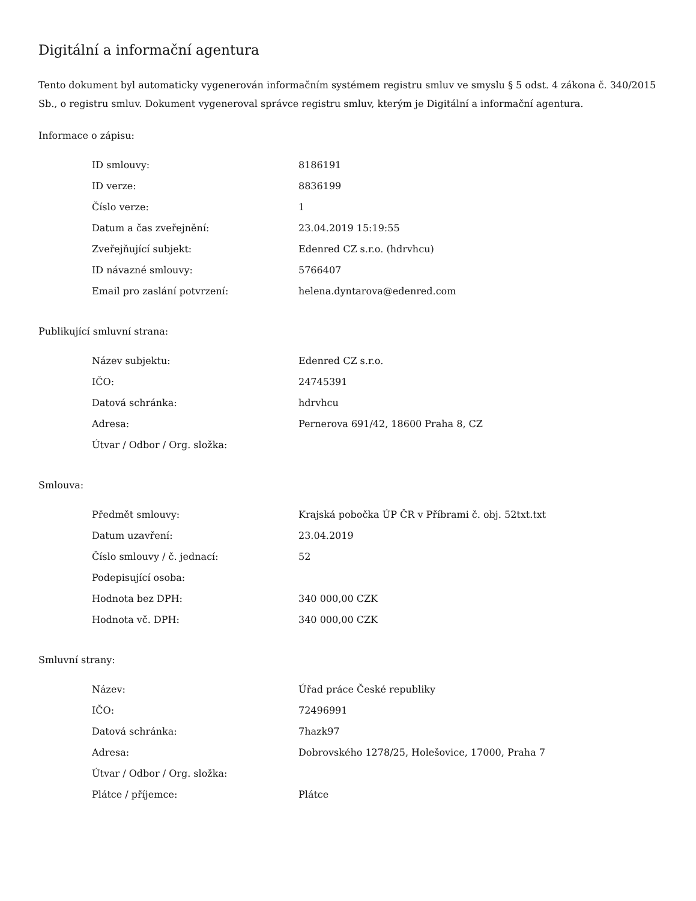Digitální a informační agentura
Tento dokument byl automaticky vygenerován informačním systémem registru smluv ve smyslu § 5 odst. 4 zákona č. 340/2015 Sb., o registru smluv. Dokument vygeneroval správce registru smluv, kterým je Digitální a informační agentura.
Informace o zápisu:
| ID smlouvy: | 8186191 |
| ID verze: | 8836199 |
| Číslo verze: | 1 |
| Datum a čas zveřejnění: | 23.04.2019 15:19:55 |
| Zveřejňující subjekt: | Edenred CZ s.r.o. (hdrvhcu) |
| ID návazné smlouvy: | 5766407 |
| Email pro zaslání potvrzení: | helena.dyntarova@edenred.com |
Publikující smluvní strana:
| Název subjektu: | Edenred CZ s.r.o. |
| IČO: | 24745391 |
| Datová schránka: | hdrvhcu |
| Adresa: | Pernerova 691/42, 18600 Praha 8, CZ |
| Útvar / Odbor / Org. složka: | |
Smlouva:
| Předmět smlouvy: | Krajská pobočka ÚP ČR v Příbrami č. obj. 52txt.txt |
| Datum uzavření: | 23.04.2019 |
| Číslo smlouvy / č. jednací: | 52 |
| Podepisující osoba: | |
| Hodnota bez DPH: | 340 000,00 CZK |
| Hodnota vč. DPH: | 340 000,00 CZK |
Smluvní strany:
| Název: | Úřad práce České republiky |
| IČO: | 72496991 |
| Datová schránka: | 7hazk97 |
| Adresa: | Dobrovského 1278/25, Holešovice, 17000, Praha 7 |
| Útvar / Odbor / Org. složka: | |
| Plátce / příjemce: | Plátce |